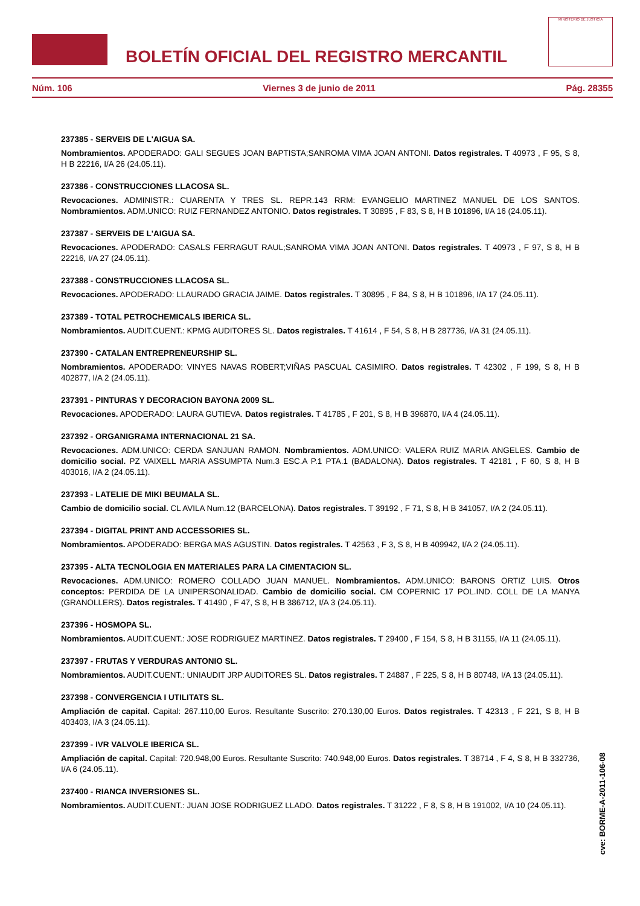BOLETÍN OFICIAL DEL REGISTRO MERCANTIL
MINISTERIO DE JUSTICIA
Núm. 106 Viernes 3 de junio de 2011 Pág. 28355
237385 - SERVEIS DE L'AIGUA SA.
Nombramientos. APODERADO: GALI SEGUES JOAN BAPTISTA;SANROMA VIMA JOAN ANTONI. Datos registrales. T 40973 , F 95, S 8, H B 22216, I/A 26 (24.05.11).
237386 - CONSTRUCCIONES LLACOSA SL.
Revocaciones. ADMINISTR.: CUARENTA Y TRES SL. REPR.143 RRM: EVANGELIO MARTINEZ MANUEL DE LOS SANTOS. Nombramientos. ADM.UNICO: RUIZ FERNANDEZ ANTONIO. Datos registrales. T 30895 , F 83, S 8, H B 101896, I/A 16 (24.05.11).
237387 - SERVEIS DE L'AIGUA SA.
Revocaciones. APODERADO: CASALS FERRAGUT RAUL;SANROMA VIMA JOAN ANTONI. Datos registrales. T 40973 , F 97, S 8, H B 22216, I/A 27 (24.05.11).
237388 - CONSTRUCCIONES LLACOSA SL.
Revocaciones. APODERADO: LLAURADO GRACIA JAIME. Datos registrales. T 30895 , F 84, S 8, H B 101896, I/A 17 (24.05.11).
237389 - TOTAL PETROCHEMICALS IBERICA SL.
Nombramientos. AUDIT.CUENT.: KPMG AUDITORES SL. Datos registrales. T 41614 , F 54, S 8, H B 287736, I/A 31 (24.05.11).
237390 - CATALAN ENTREPRENEURSHIP SL.
Nombramientos. APODERADO: VINYES NAVAS ROBERT;VIÑAS PASCUAL CASIMIRO. Datos registrales. T 42302 , F 199, S 8, H B 402877, I/A 2 (24.05.11).
237391 - PINTURAS Y DECORACION BAYONA 2009 SL.
Revocaciones. APODERADO: LAURA GUTIEVA. Datos registrales. T 41785 , F 201, S 8, H B 396870, I/A 4 (24.05.11).
237392 - ORGANIGRAMA INTERNACIONAL 21 SA.
Revocaciones. ADM.UNICO: CERDA SANJUAN RAMON. Nombramientos. ADM.UNICO: VALERA RUIZ MARIA ANGELES. Cambio de domicilio social. PZ VAIXELL MARIA ASSUMPTA Num.3 ESC.A P.1 PTA.1 (BADALONA). Datos registrales. T 42181 , F 60, S 8, H B 403016, I/A 2 (24.05.11).
237393 - LATELIE DE MIKI BEUMALA SL.
Cambio de domicilio social. CL AVILA Num.12 (BARCELONA). Datos registrales. T 39192 , F 71, S 8, H B 341057, I/A 2 (24.05.11).
237394 - DIGITAL PRINT AND ACCESSORIES SL.
Nombramientos. APODERADO: BERGA MAS AGUSTIN. Datos registrales. T 42563 , F 3, S 8, H B 409942, I/A 2 (24.05.11).
237395 - ALTA TECNOLOGIA EN MATERIALES PARA LA CIMENTACION SL.
Revocaciones. ADM.UNICO: ROMERO COLLADO JUAN MANUEL. Nombramientos. ADM.UNICO: BARONS ORTIZ LUIS. Otros conceptos: PERDIDA DE LA UNIPERSONALIDAD. Cambio de domicilio social. CM COPERNIC 17 POL.IND. COLL DE LA MANYA (GRANOLLERS). Datos registrales. T 41490 , F 47, S 8, H B 386712, I/A 3 (24.05.11).
237396 - HOSMOPA SL.
Nombramientos. AUDIT.CUENT.: JOSE RODRIGUEZ MARTINEZ. Datos registrales. T 29400 , F 154, S 8, H B 31155, I/A 11 (24.05.11).
237397 - FRUTAS Y VERDURAS ANTONIO SL.
Nombramientos. AUDIT.CUENT.: UNIAUDIT JRP AUDITORES SL. Datos registrales. T 24887 , F 225, S 8, H B 80748, I/A 13 (24.05.11).
237398 - CONVERGENCIA I UTILITATS SL.
Ampliación de capital. Capital: 267.110,00 Euros. Resultante Suscrito: 270.130,00 Euros. Datos registrales. T 42313 , F 221, S 8, H B 403403, I/A 3 (24.05.11).
237399 - IVR VALVOLE IBERICA SL.
Ampliación de capital. Capital: 720.948,00 Euros. Resultante Suscrito: 740.948,00 Euros. Datos registrales. T 38714 , F 4, S 8, H B 332736, I/A 6 (24.05.11).
237400 - RIANCA INVERSIONES SL.
Nombramientos. AUDIT.CUENT.: JUAN JOSE RODRIGUEZ LLADO. Datos registrales. T 31222 , F 8, S 8, H B 191002, I/A 10 (24.05.11).
cve: BORME-A-2011-106-08